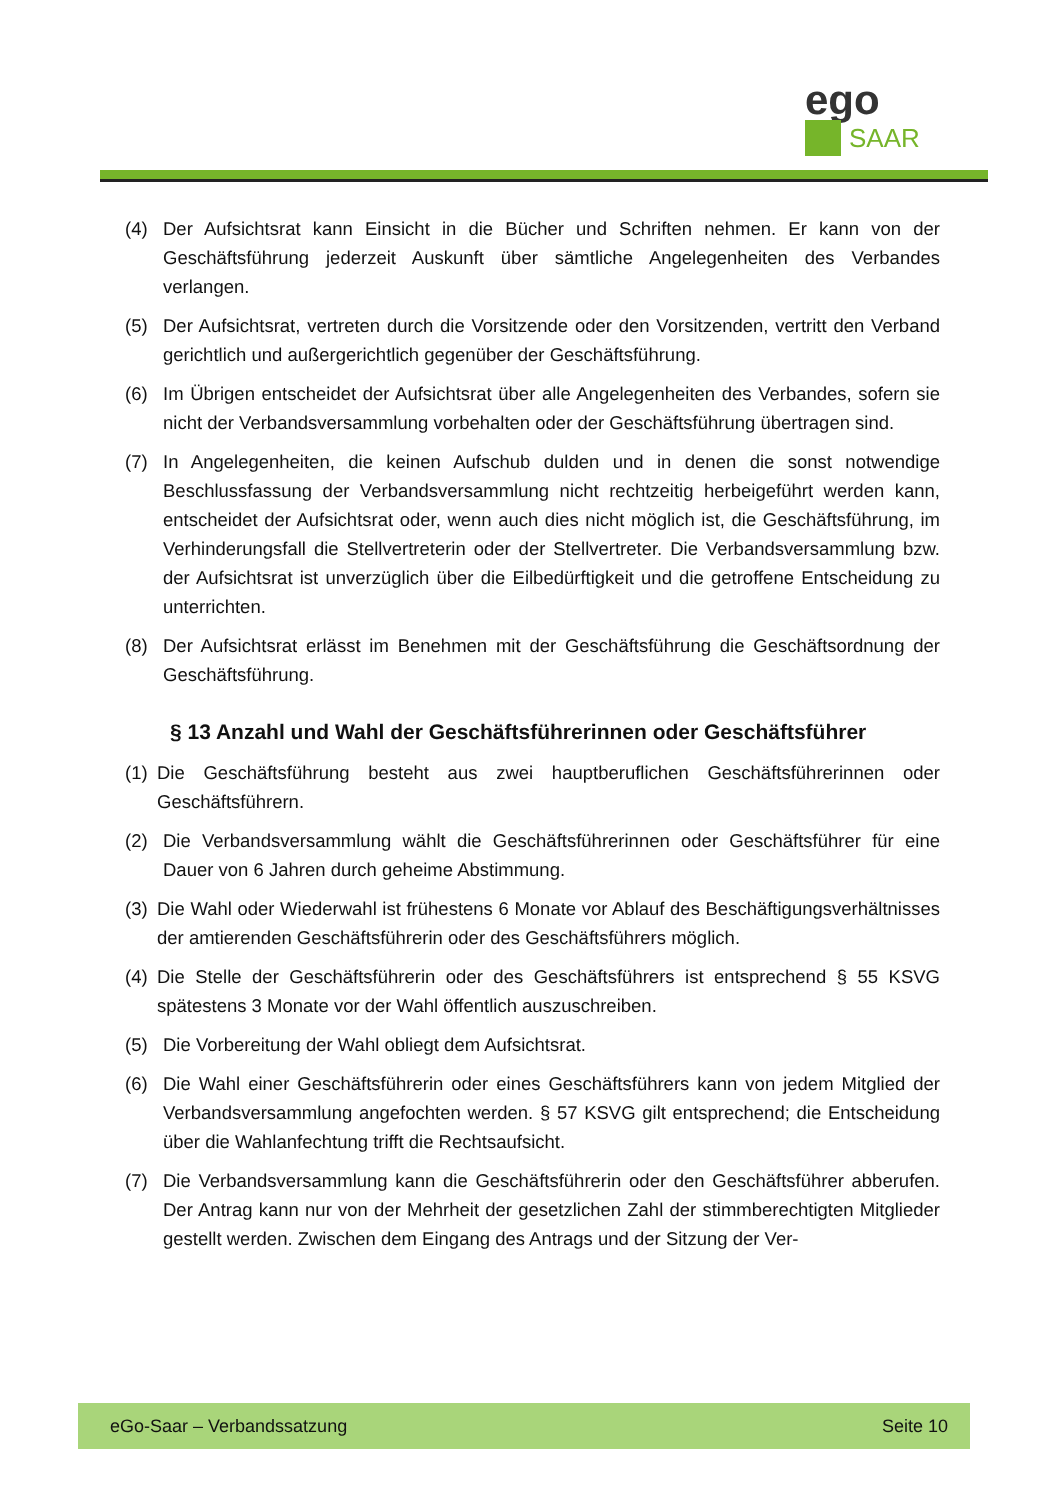ego
SAAR
(4) Der Aufsichtsrat kann Einsicht in die Bücher und Schriften nehmen. Er kann von der Geschäftsführung jederzeit Auskunft über sämtliche Angelegenheiten des Verbandes verlangen.
(5) Der Aufsichtsrat, vertreten durch die Vorsitzende oder den Vorsitzenden, vertritt den Verband gerichtlich und außergerichtlich gegenüber der Geschäftsführung.
(6) Im Übrigen entscheidet der Aufsichtsrat über alle Angelegenheiten des Verbandes, sofern sie nicht der Verbandsversammlung vorbehalten oder der Geschäftsführung übertragen sind.
(7) In Angelegenheiten, die keinen Aufschub dulden und in denen die sonst notwendige Beschlussfassung der Verbandsversammlung nicht rechtzeitig herbeigeführt werden kann, entscheidet der Aufsichtsrat oder, wenn auch dies nicht möglich ist, die Geschäftsführung, im Verhinderungsfall die Stellvertreterin oder der Stellvertreter. Die Verbandsversammlung bzw. der Aufsichtsrat ist unverzüglich über die Eilbedürftigkeit und die getroffene Entscheidung zu unterrichten.
(8) Der Aufsichtsrat erlässt im Benehmen mit der Geschäftsführung die Geschäftsordnung der Geschäftsführung.
§ 13 Anzahl und Wahl der Geschäftsführerinnen oder Geschäftsführer
(1) Die Geschäftsführung besteht aus zwei hauptberuflichen Geschäftsführerinnen oder Geschäftsführern.
(2) Die Verbandsversammlung wählt die Geschäftsführerinnen oder Geschäftsführer für eine Dauer von 6 Jahren durch geheime Abstimmung.
(3) Die Wahl oder Wiederwahl ist frühestens 6 Monate vor Ablauf des Beschäftigungsverhältnisses der amtierenden Geschäftsführerin oder des Geschäftsführers möglich.
(4) Die Stelle der Geschäftsführerin oder des Geschäftsführers ist entsprechend § 55 KSVG spätestens 3 Monate vor der Wahl öffentlich auszuschreiben.
(5) Die Vorbereitung der Wahl obliegt dem Aufsichtsrat.
(6) Die Wahl einer Geschäftsführerin oder eines Geschäftsführers kann von jedem Mitglied der Verbandsversammlung angefochten werden. § 57 KSVG gilt entsprechend; die Entscheidung über die Wahlanfechtung trifft die Rechtsaufsicht.
(7) Die Verbandsversammlung kann die Geschäftsführerin oder den Geschäftsführer abberufen. Der Antrag kann nur von der Mehrheit der gesetzlichen Zahl der stimmberechtigten Mitglieder gestellt werden. Zwischen dem Eingang des Antrags und der Sitzung der Ver-
eGo-Saar – Verbandssatzung Seite 10